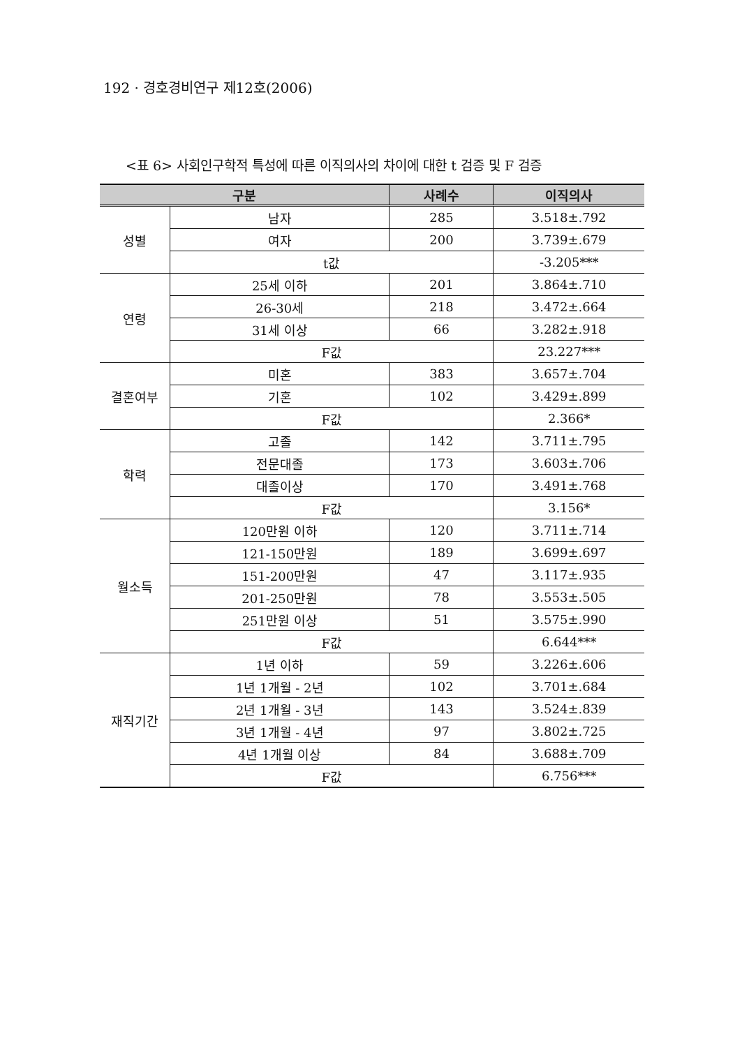192 · 경호경비연구 제12호(2006)
<표 6> 사회인구학적 특성에 따른 이직의사의 차이에 대한 t 검증 및 F 검증
| 구분 | | 사례수 | 이직의사 |
| --- | --- | --- | --- |
| 성별 | 남자 | 285 | 3.518±.792 |
| | 여자 | 200 | 3.739±.679 |
| | t값 | | -3.205*** |
| 연령 | 25세 이하 | 201 | 3.864±.710 |
| | 26-30세 | 218 | 3.472±.664 |
| | 31세 이상 | 66 | 3.282±.918 |
| | F값 | | 23.227*** |
| 결혼여부 | 미혼 | 383 | 3.657±.704 |
| | 기혼 | 102 | 3.429±.899 |
| | F값 | | 2.366* |
| 학력 | 고졸 | 142 | 3.711±.795 |
| | 전문대졸 | 173 | 3.603±.706 |
| | 대졸이상 | 170 | 3.491±.768 |
| | F값 | | 3.156* |
| 월소득 | 120만원 이하 | 120 | 3.711±.714 |
| | 121-150만원 | 189 | 3.699±.697 |
| | 151-200만원 | 47 | 3.117±.935 |
| | 201-250만원 | 78 | 3.553±.505 |
| | 251만원 이상 | 51 | 3.575±.990 |
| | F값 | | 6.644*** |
| 재직기간 | 1년 이하 | 59 | 3.226±.606 |
| | 1년 1개월 - 2년 | 102 | 3.701±.684 |
| | 2년 1개월 - 3년 | 143 | 3.524±.839 |
| | 3년 1개월 - 4년 | 97 | 3.802±.725 |
| | 4년 1개월 이상 | 84 | 3.688±.709 |
| | F값 | | 6.756*** |